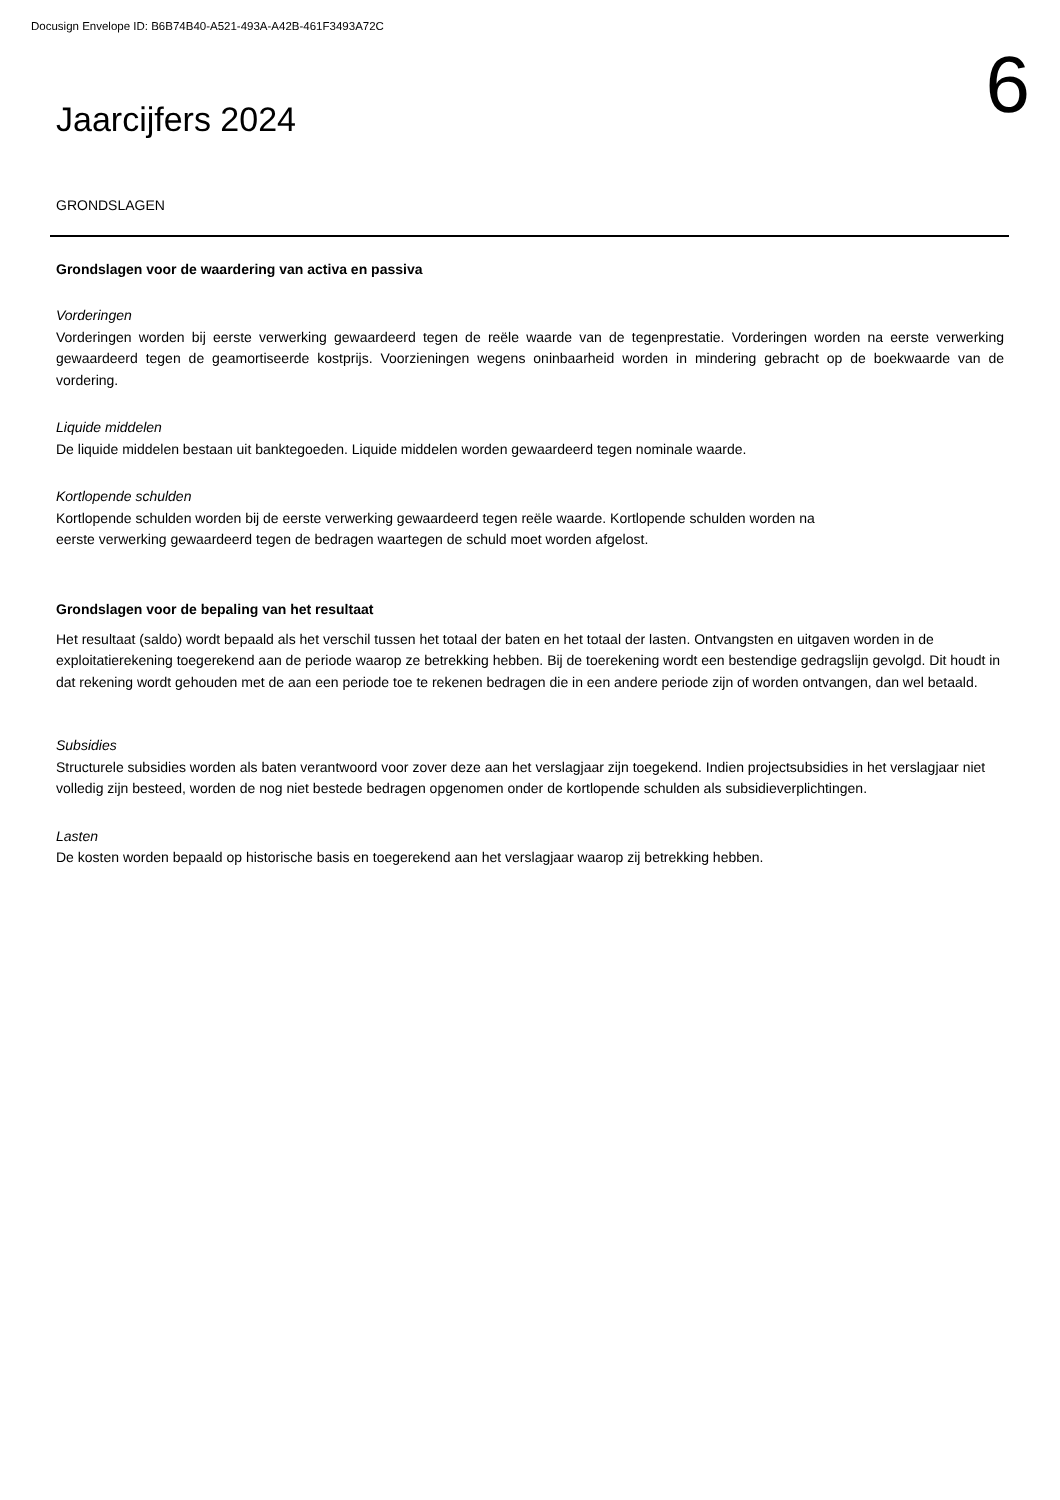Docusign Envelope ID: B6B74B40-A521-493A-A42B-461F3493A72C
6
Jaarcijfers 2024
GRONDSLAGEN
Grondslagen voor de waardering van activa en passiva
Vorderingen
Vorderingen worden bij eerste verwerking gewaardeerd tegen de reële waarde van de tegenprestatie. Vorderingen worden na eerste verwerking gewaardeerd tegen de geamortiseerde kostprijs. Voorzieningen wegens oninbaarheid worden in mindering gebracht op de boekwaarde van de vordering.
Liquide middelen
De liquide middelen bestaan uit banktegoeden. Liquide middelen worden gewaardeerd tegen nominale waarde.
Kortlopende schulden
Kortlopende schulden worden bij de eerste verwerking gewaardeerd tegen reële waarde. Kortlopende schulden worden na
eerste verwerking gewaardeerd tegen de bedragen waartegen de schuld moet worden afgelost.
Grondslagen voor de bepaling van het resultaat
Het resultaat (saldo) wordt bepaald als het verschil tussen het totaal der baten en het totaal der lasten. Ontvangsten en uitgaven worden in de exploitatierekening toegerekend aan de periode waarop ze betrekking hebben. Bij de toerekening wordt een bestendige gedragslijn gevolgd. Dit houdt in dat rekening wordt gehouden met de aan een periode toe te rekenen bedragen die in een andere periode zijn of worden ontvangen, dan wel betaald.
Subsidies
Structurele subsidies worden als baten verantwoord voor zover deze aan het verslagjaar zijn toegekend. Indien projectsubsidies in het verslagjaar niet volledig zijn besteed, worden de nog niet bestede bedragen opgenomen onder de kortlopende schulden als subsidieverplichtingen.
Lasten
De kosten worden bepaald op historische basis en toegerekend aan het verslagjaar waarop zij betrekking hebben.